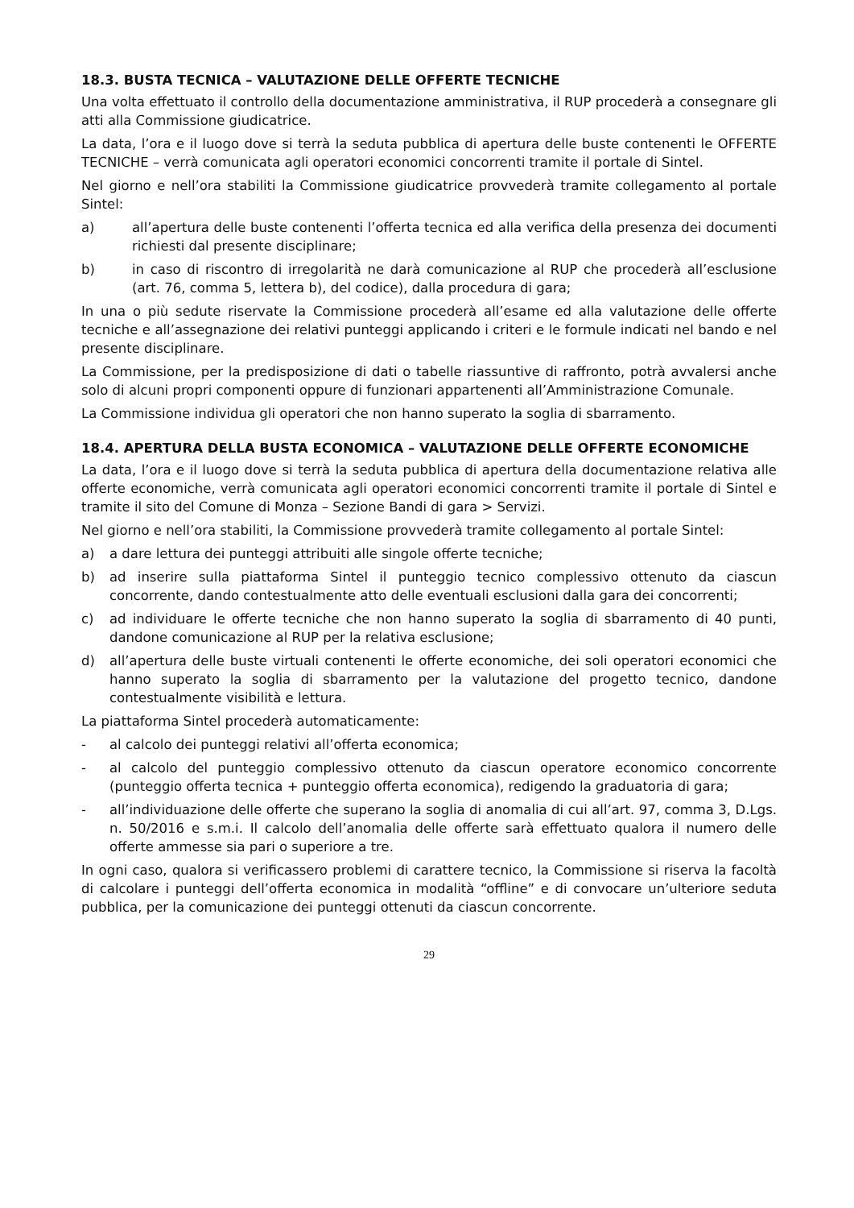18.3. BUSTA TECNICA – VALUTAZIONE DELLE OFFERTE TECNICHE
Una volta effettuato il controllo della documentazione amministrativa, il RUP procederà a consegnare gli atti alla Commissione giudicatrice.
La data, l’ora e il luogo dove si terrà la seduta pubblica di apertura delle buste contenenti le OFFERTE TECNICHE – verrà comunicata agli operatori economici concorrenti tramite il portale di Sintel.
Nel giorno e nell’ora stabiliti la Commissione giudicatrice provvederà tramite collegamento al portale Sintel:
a) all’apertura delle buste contenenti l’offerta tecnica ed alla verifica della presenza dei documenti richiesti dal presente disciplinare;
b) in caso di riscontro di irregolarità ne darà comunicazione al RUP che procederà all’esclusione (art. 76, comma 5, lettera b), del codice), dalla procedura di gara;
In una o più sedute riservate la Commissione procederà all’esame ed alla valutazione delle offerte tecniche e all’assegnazione dei relativi punteggi applicando i criteri e le formule indicati nel bando e nel presente disciplinare.
La Commissione, per la predisposizione di dati o tabelle riassuntive di raffronto, potrà avvalersi anche solo di alcuni propri componenti oppure di funzionari appartenenti all’Amministrazione Comunale.
La Commissione individua gli operatori che non hanno superato la soglia di sbarramento.
18.4. APERTURA DELLA BUSTA ECONOMICA – VALUTAZIONE DELLE OFFERTE ECONOMICHE
La data, l’ora e il luogo dove si terrà la seduta pubblica di apertura della documentazione relativa alle offerte economiche, verrà comunicata agli operatori economici concorrenti tramite il portale di Sintel e tramite il sito del Comune di Monza – Sezione Bandi di gara > Servizi.
Nel giorno e nell’ora stabiliti, la Commissione provvederà tramite collegamento al portale Sintel:
a) a dare lettura dei punteggi attribuiti alle singole offerte tecniche;
b) ad inserire sulla piattaforma Sintel il punteggio tecnico complessivo ottenuto da ciascun concorrente, dando contestualmente atto delle eventuali esclusioni dalla gara dei concorrenti;
c) ad individuare le offerte tecniche che non hanno superato la soglia di sbarramento di 40 punti, dandone comunicazione al RUP per la relativa esclusione;
d) all’apertura delle buste virtuali contenenti le offerte economiche, dei soli operatori economici che hanno superato la soglia di sbarramento per la valutazione del progetto tecnico, dandone contestualmente visibilità e lettura.
La piattaforma Sintel procederà automaticamente:
- al calcolo dei punteggi relativi all’offerta economica;
- al calcolo del punteggio complessivo ottenuto da ciascun operatore economico concorrente (punteggio offerta tecnica + punteggio offerta economica), redigendo la graduatoria di gara;
- all’individuazione delle offerte che superano la soglia di anomalia di cui all’art. 97, comma 3, D.Lgs. n. 50/2016 e s.m.i. Il calcolo dell’anomalia delle offerte sarà effettuato qualora il numero delle offerte ammesse sia pari o superiore a tre.
In ogni caso, qualora si verificassero problemi di carattere tecnico, la Commissione si riserva la facoltà di calcolare i punteggi dell’offerta economica in modalità “offline” e di convocare un’ulteriore seduta pubblica, per la comunicazione dei punteggi ottenuti da ciascun concorrente.
29